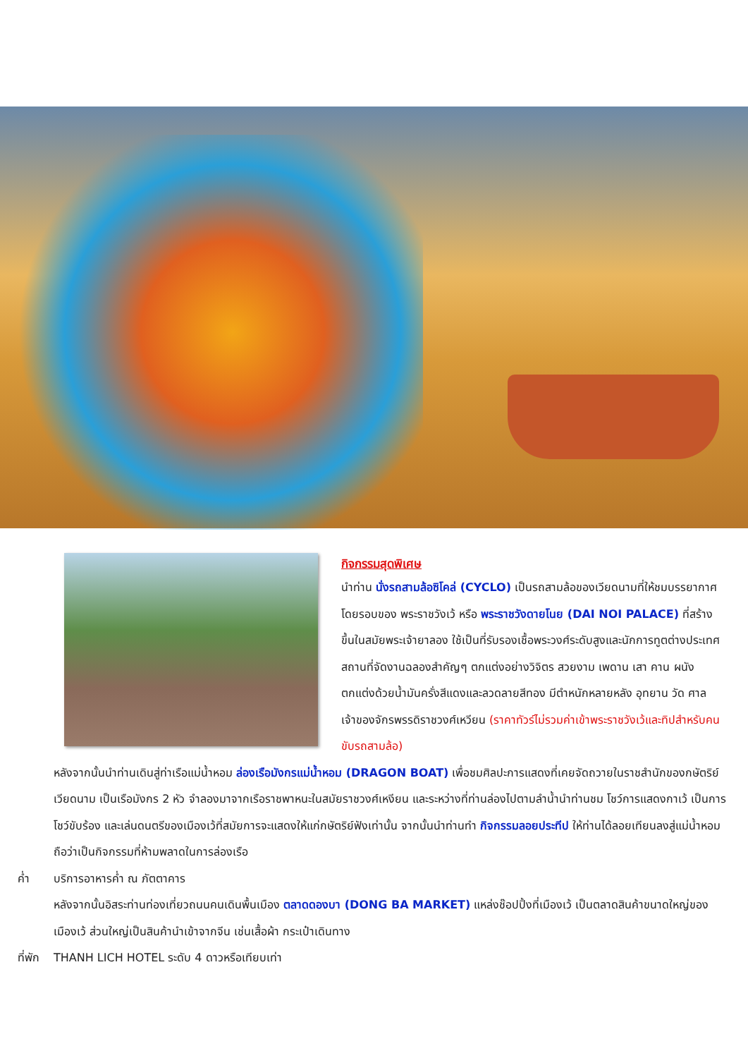กิจกรรมสุดพิเศษ
นำท่าน นั่งรถสามล้อซิโคล่ (CYCLO) เป็นรถสามล้อของเวียดนามที่ให้ชมบรรยากาศโดยรอบของ พระราชวังเว้ หรือ พระราชวังดายโนย (DAI NOI PALACE) ที่สร้างขึ้นในสมัยพระเจ้ายาลอง ใช้เป็นที่รับรองเชื้อพระวงศ์ระดับสูงและนักการทูตต่างประเทศ สถานที่จัดงานฉลองสำคัญๆ ตกแต่งอย่างวิจิตร สวยงาม เพดาน เสา คาน ผนังตกแต่งด้วยน้ำมันครั่งสีแดงและลวดลายสีทอง มีตำหนักหลายหลัง อุทยาน วัด ศาลเจ้าของจักรพรรดิราชวงศ์เหวียน (ราคาทัวร์ไม่รวมค่าเข้าพระราชวังเว้และทิปสำหรับคนขับรถสามล้อ)
หลังจากนั้นนำท่านเดินสู่ท่าเรือแม่น้ำหอม ล่องเรือมังกรแม่น้ำหอม (DRAGON BOAT) เพื่อชมศิลปะการแสดงที่เคยจัดถวายในราชสำนักของกษัตริย์เวียดนาม เป็นเรือมังกร 2 หัว จำลองมาจากเรือราชพาหนะในสมัยราชวงศ์เหงียน และระหว่างที่ท่านล่องไปตามลำน้ำนำท่านชม โชว์การแสดงกาเว้ เป็นการโชว์ขับร้อง และเล่นดนตรีของเมืองเว้ที่สมัยการจะแสดงให้แก่กษัตริย์ฟังเท่านั้น จากนั้นนำท่านทำ กิจกรรมลอยประทีป ให้ท่านได้ลอยเทียนลงสู่แม่น้ำหอมถือว่าเป็นกิจกรรมที่ห้ามพลาดในการล่องเรือ
ค่ำ บริการอาหารค่ำ ณ ภัตตาคาร
หลังจากนั้นอิสระท่านท่องเที่ยวถนนคนเดินพื้นเมือง ตลาดดองบา (DONG BA MARKET) แหล่งช๊อปปิ้งที่เมืองเว้ เป็นตลาดสินค้าขนาดใหญ่ของเมืองเว้ ส่วนใหญ่เป็นสินค้านำเข้าจากจีน เช่นเสื้อผ้า กระเป๋าเดินทาง
ที่พัก THANH LICH HOTEL ระดับ 4 ดาวหรือเทียบเท่า